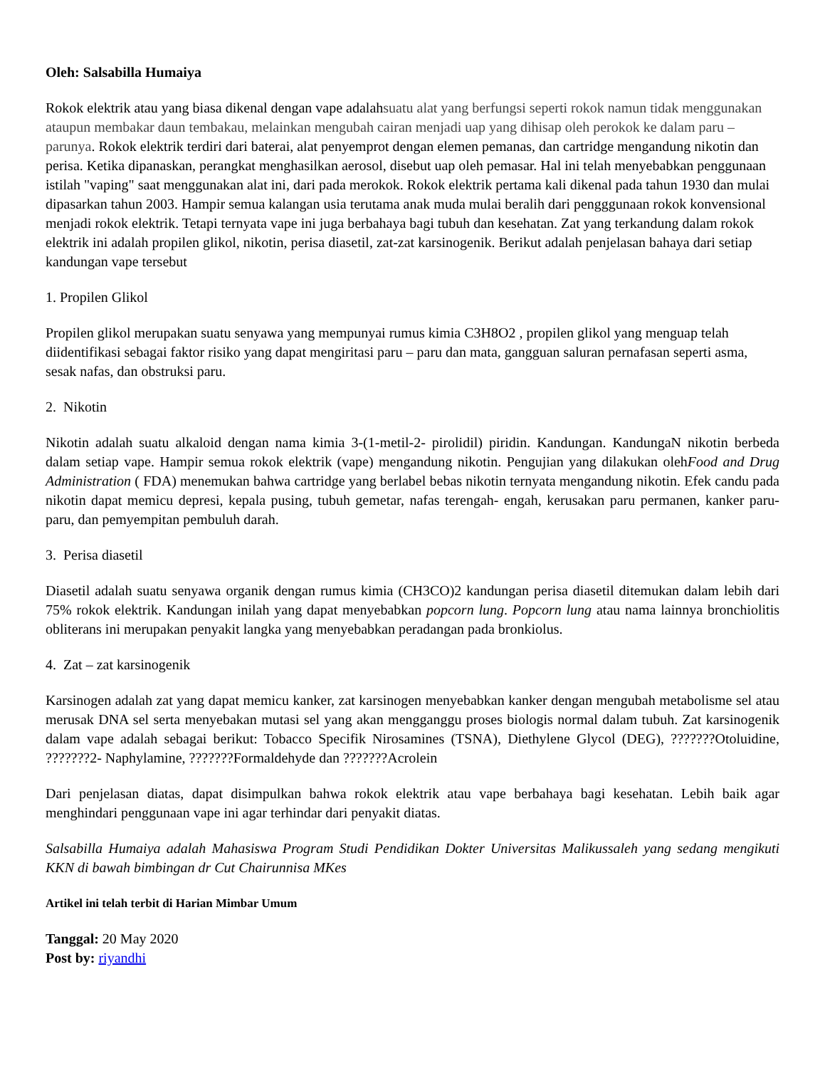Oleh: Salsabilla Humaiya
Rokok elektrik atau yang biasa dikenal dengan vape adalahsuatu alat yang berfungsi seperti rokok namun tidak menggunakan ataupun membakar daun tembakau, melainkan mengubah cairan menjadi uap yang dihisap oleh perokok ke dalam paru – parunya. Rokok elektrik terdiri dari baterai, alat penyemprot dengan elemen pemanas, dan cartridge mengandung nikotin dan perisa. Ketika dipanaskan, perangkat menghasilkan aerosol, disebut uap oleh pemasar. Hal ini telah menyebabkan penggunaan istilah "vaping" saat menggunakan alat ini, dari pada merokok. Rokok elektrik pertama kali dikenal pada tahun 1930 dan mulai dipasarkan tahun 2003. Hampir semua kalangan usia terutama anak muda mulai beralih dari pengggunaan rokok konvensional menjadi rokok elektrik. Tetapi ternyata vape ini juga berbahaya bagi tubuh dan kesehatan. Zat yang terkandung dalam rokok elektrik ini adalah propilen glikol, nikotin, perisa diasetil, zat-zat karsinogenik. Berikut adalah penjelasan bahaya dari setiap kandungan vape tersebut
1. Propilen Glikol
Propilen glikol merupakan suatu senyawa yang mempunyai rumus kimia C3H8O2 , propilen glikol yang menguap telah diidentifikasi sebagai faktor risiko yang dapat mengiritasi paru – paru dan mata, gangguan saluran pernafasan seperti asma, sesak nafas, dan obstruksi paru.
2. Nikotin
Nikotin adalah suatu alkaloid dengan nama kimia 3-(1-metil-2- pirolidil) piridin. Kandungan. KandungaN nikotin berbeda dalam setiap vape. Hampir semua rokok elektrik (vape) mengandung nikotin. Pengujian yang dilakukan olehFood and Drug Administration ( FDA) menemukan bahwa cartridge yang berlabel bebas nikotin ternyata mengandung nikotin. Efek candu pada nikotin dapat memicu depresi, kepala pusing, tubuh gemetar, nafas terengah- engah, kerusakan paru permanen, kanker paru- paru, dan pemyempitan pembuluh darah.
3. Perisa diasetil
Diasetil adalah suatu senyawa organik dengan rumus kimia (CH3CO)2 kandungan perisa diasetil ditemukan dalam lebih dari 75% rokok elektrik. Kandungan inilah yang dapat menyebabkan popcorn lung. Popcorn lung atau nama lainnya bronchiolitis obliterans ini merupakan penyakit langka yang menyebabkan peradangan pada bronkiolus.
4. Zat – zat karsinogenik
Karsinogen adalah zat yang dapat memicu kanker, zat karsinogen menyebabkan kanker dengan mengubah metabolisme sel atau merusak DNA sel serta menyebakan mutasi sel yang akan mengganggu proses biologis normal dalam tubuh. Zat karsinogenik dalam vape adalah sebagai berikut: Tobacco Specifik Nirosamines (TSNA), Diethylene Glycol (DEG), ???????Otoluidine, ???????2- Naphylamine, ???????Formaldehyde dan ???????Acrolein
Dari penjelasan diatas, dapat disimpulkan bahwa rokok elektrik atau vape berbahaya bagi kesehatan. Lebih baik agar menghindari penggunaan vape ini agar terhindar dari penyakit diatas.
Salsabilla Humaiya adalah Mahasiswa Program Studi Pendidikan Dokter Universitas Malikussaleh yang sedang mengikuti KKN di bawah bimbingan dr Cut Chairunnisa MKes
Artikel ini telah terbit di Harian Mimbar Umum
Tanggal: 20 May 2020
Post by: riyandhi